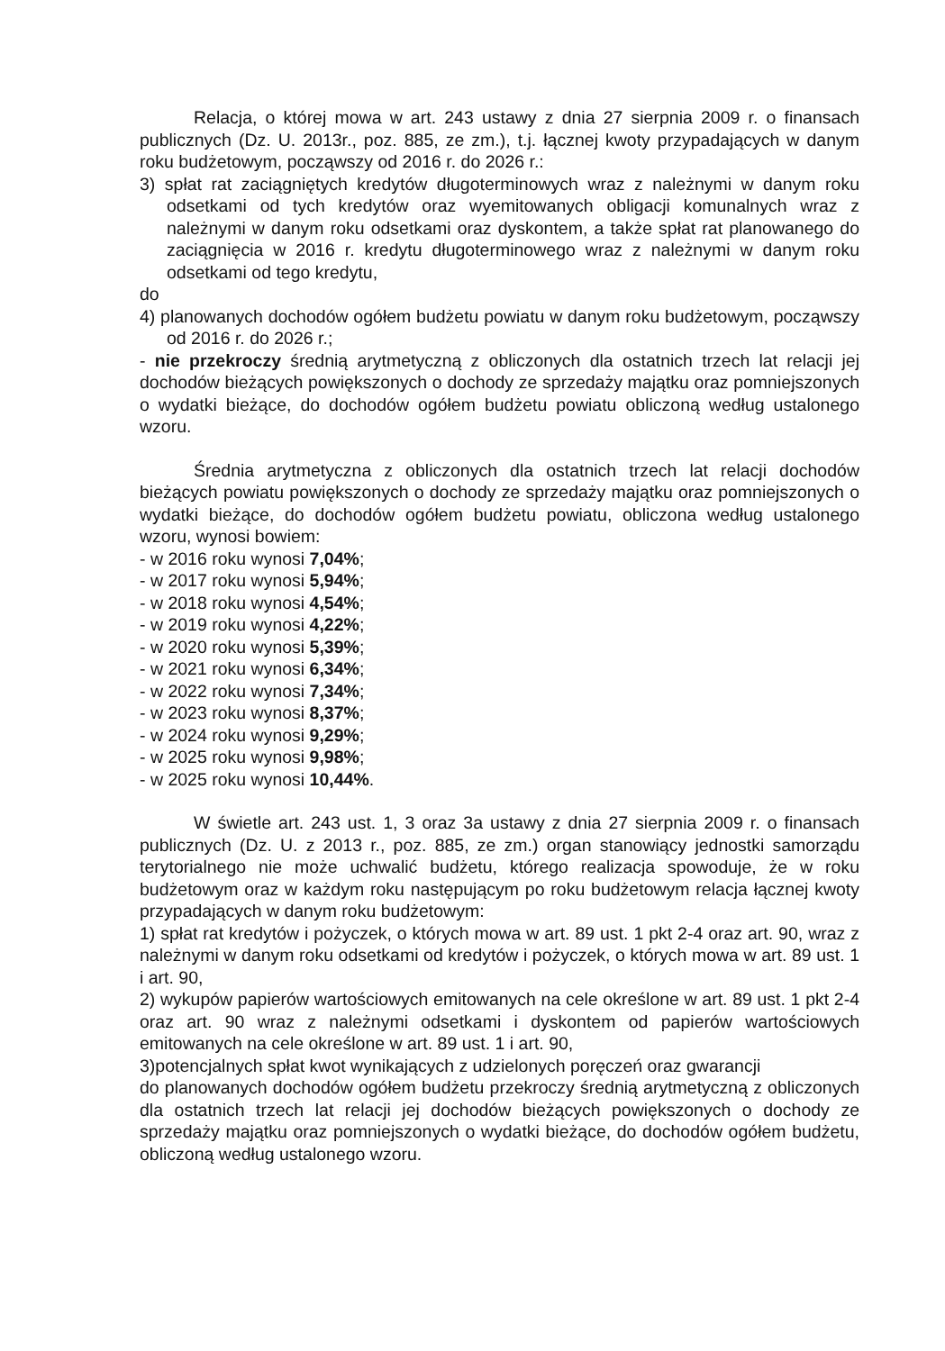Relacja, o której mowa w art. 243 ustawy z dnia 27 sierpnia 2009 r. o finansach publicznych (Dz. U. 2013r., poz. 885, ze zm.), t.j. łącznej kwoty przypadających w danym roku budżetowym, począwszy od 2016 r. do 2026 r.:
3) spłat rat zaciągniętych kredytów długoterminowych wraz z należnymi w danym roku odsetkami od tych kredytów oraz wyemitowanych obligacji komunalnych wraz z należnymi w danym roku odsetkami oraz dyskontem, a także spłat rat planowanego do zaciągnięcia w 2016 r. kredytu długoterminowego wraz z należnymi w danym roku odsetkami od tego kredytu,
do
4) planowanych dochodów ogółem budżetu powiatu w danym roku budżetowym, począwszy od 2016 r. do 2026 r.;
- nie przekroczy średnią arytmetyczną z obliczonych dla ostatnich trzech lat relacji jej dochodów bieżących powiększonych o dochody ze sprzedaży majątku oraz pomniejszonych o wydatki bieżące, do dochodów ogółem budżetu powiatu obliczoną według ustalonego wzoru.
Średnia arytmetyczna z obliczonych dla ostatnich trzech lat relacji dochodów bieżących powiatu powiększonych o dochody ze sprzedaży majątku oraz pomniejszonych o wydatki bieżące, do dochodów ogółem budżetu powiatu, obliczona według ustalonego wzoru, wynosi bowiem:
- w 2016 roku wynosi 7,04%;
- w 2017 roku wynosi 5,94%;
- w 2018 roku wynosi 4,54%;
- w 2019 roku wynosi 4,22%;
- w 2020 roku wynosi 5,39%;
- w 2021 roku wynosi 6,34%;
- w 2022 roku wynosi 7,34%;
- w 2023 roku wynosi 8,37%;
- w 2024 roku wynosi 9,29%;
- w 2025 roku wynosi 9,98%;
- w 2025 roku wynosi 10,44%.
W świetle art. 243 ust. 1, 3 oraz 3a ustawy z dnia 27 sierpnia 2009 r. o finansach publicznych (Dz. U. z 2013 r., poz. 885, ze zm.) organ stanowiący jednostki samorządu terytorialnego nie może uchwalić budżetu, którego realizacja spowoduje, że w roku budżetowym oraz w każdym roku następującym po roku budżetowym relacja łącznej kwoty przypadających w danym roku budżetowym:
1) spłat rat kredytów i pożyczek, o których mowa w art. 89 ust. 1 pkt 2-4 oraz art. 90, wraz z należnymi w danym roku odsetkami od kredytów i pożyczek, o których mowa w art. 89 ust. 1 i art. 90,
2) wykupów papierów wartościowych emitowanych na cele określone w art. 89 ust. 1 pkt 2-4 oraz art. 90 wraz z należnymi odsetkami i dyskontem od papierów wartościowych emitowanych na cele określone w art. 89 ust. 1 i art. 90,
3)potencjalnych spłat kwot wynikających z udzielonych poręczeń oraz gwarancji
do planowanych dochodów ogółem budżetu przekroczy średnią arytmetyczną z obliczonych dla ostatnich trzech lat relacji jej dochodów bieżących powiększonych o dochody ze sprzedaży majątku oraz pomniejszonych o wydatki bieżące, do dochodów ogółem budżetu, obliczoną według ustalonego wzoru.